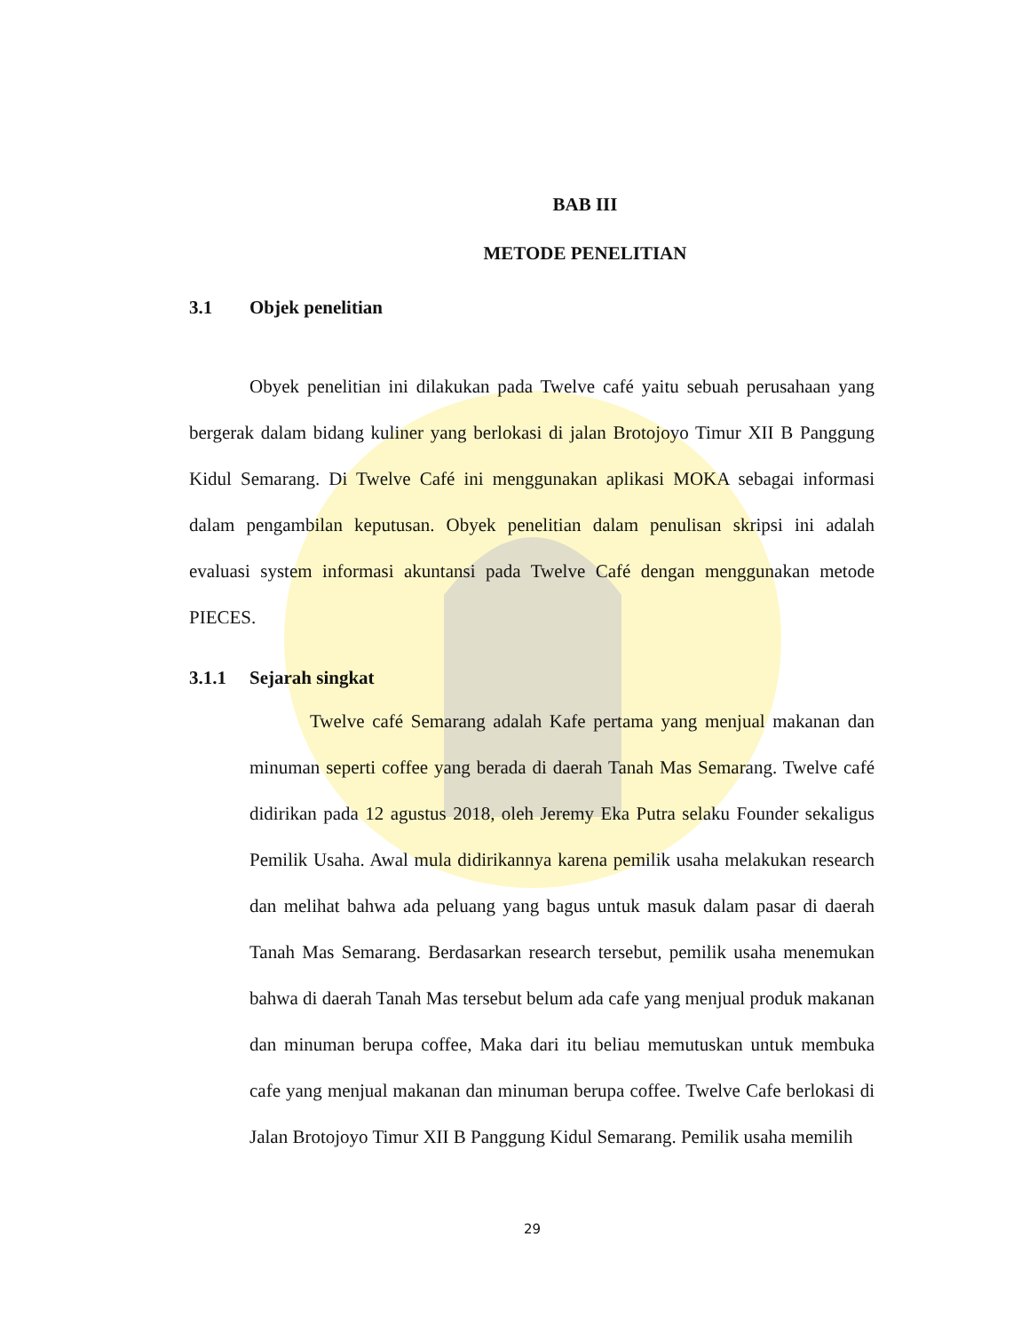BAB III
METODE PENELITIAN
3.1 Objek penelitian
Obyek penelitian ini dilakukan pada Twelve café yaitu sebuah perusahaan yang bergerak dalam bidang kuliner yang berlokasi di jalan Brotojoyo Timur XII B Panggung Kidul Semarang. Di Twelve Café ini menggunakan aplikasi MOKA sebagai informasi dalam pengambilan keputusan. Obyek penelitian dalam penulisan skripsi ini adalah evaluasi system informasi akuntansi pada Twelve Café dengan menggunakan metode PIECES.
3.1.1 Sejarah singkat
Twelve café Semarang adalah Kafe pertama yang menjual makanan dan minuman seperti coffee yang berada di daerah Tanah Mas Semarang. Twelve café didirikan pada 12 agustus 2018, oleh Jeremy Eka Putra selaku Founder sekaligus Pemilik Usaha. Awal mula didirikannya karena pemilik usaha melakukan research dan melihat bahwa ada peluang yang bagus untuk masuk dalam pasar di daerah Tanah Mas Semarang. Berdasarkan research tersebut, pemilik usaha menemukan bahwa di daerah Tanah Mas tersebut belum ada cafe yang menjual produk makanan dan minuman berupa coffee, Maka dari itu beliau memutuskan untuk membuka cafe yang menjual makanan dan minuman berupa coffee. Twelve Cafe berlokasi di Jalan Brotojoyo Timur XII B Panggung Kidul Semarang. Pemilik usaha memilih
29